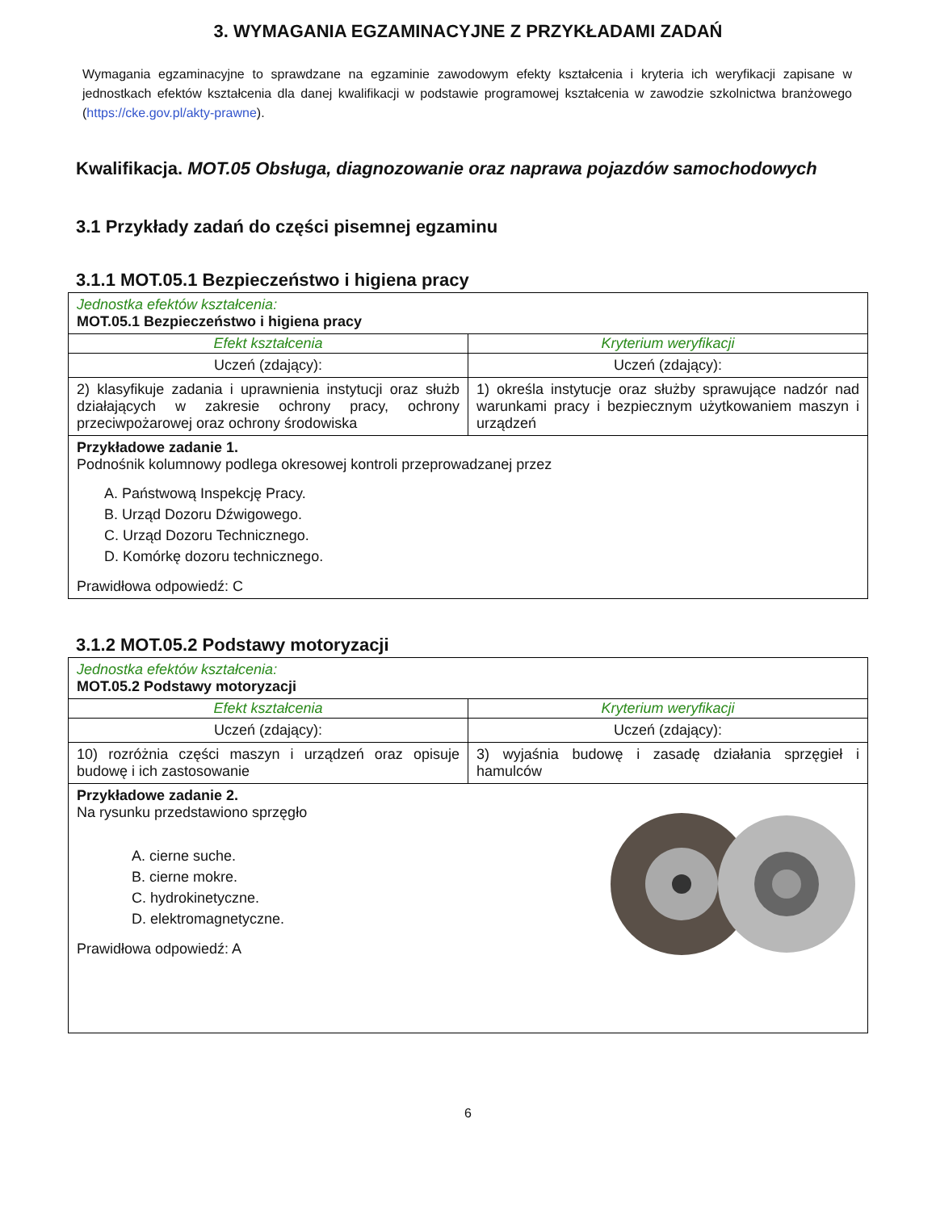3. WYMAGANIA EGZAMINACYJNE Z PRZYKŁADAMI ZADAŃ
Wymagania egzaminacyjne to sprawdzane na egzaminie zawodowym efekty kształcenia i kryteria ich weryfikacji zapisane w jednostkach efektów kształcenia dla danej kwalifikacji w podstawie programowej kształcenia w zawodzie szkolnictwa branżowego (https://cke.gov.pl/akty-prawne).
Kwalifikacja. MOT.05 Obsługa, diagnozowanie oraz naprawa pojazdów samochodowych
3.1 Przykłady zadań do części pisemnej egzaminu
3.1.1 MOT.05.1 Bezpieczeństwo i higiena pracy
| Jednostka efektów kształcenia: MOT.05.1 Bezpieczeństwo i higiena pracy | |
| Efekt kształcenia | Kryterium weryfikacji |
| Uczeń (zdający): | Uczeń (zdający): |
| 2) klasyfikuje zadania i uprawnienia instytucji oraz służb działających w zakresie ochrony pracy, ochrony przeciwpożarowej oraz ochrony środowiska | 1) określa instytucje oraz służby sprawujące nadzór nad warunkami pracy i bezpiecznym użytkowaniem maszyn i urządzeń |
| Przykładowe zadanie 1. Podnośnik kolumnowy podlega okresowej kontroli przeprowadzanej przez A. Państwową Inspekcję Pracy. B. Urząd Dozoru Dźwigowego. C. Urząd Dozoru Technicznego. D. Komórkę dozoru technicznego. Prawidłowa odpowiedź: C | |
3.1.2 MOT.05.2 Podstawy motoryzacji
| Jednostka efektów kształcenia: MOT.05.2 Podstawy motoryzacji | |
| Efekt kształcenia | Kryterium weryfikacji |
| Uczeń (zdający): | Uczeń (zdający): |
| 10) rozróżnia części maszyn i urządzeń oraz opisuje budowę i ich zastosowanie | 3) wyjaśnia budowę i zasadę działania sprzęgieł i hamulców |
| Przykładowe zadanie 2. Na rysunku przedstawiono sprzęgło A. cierne suche. B. cierne mokre. C. hydrokinetyczne. D. elektromagnetyczne. Prawidłowa odpowiedź: A | |
6